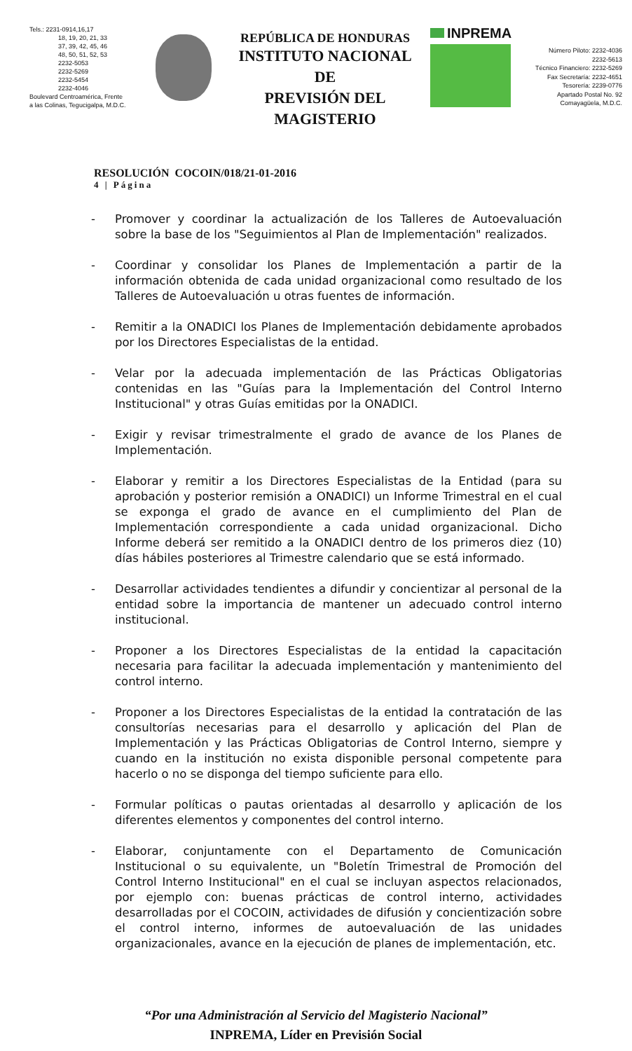Tels.: 2231-0914,16,17
18, 19, 20, 21, 33
37, 39, 42, 45, 46
48, 50, 51, 52, 53
2232-5053
2232-5269
2232-5454
2232-4046
Boulevard Centroamérica, Frente
a las Colinas, Tegucigalpa, M.D.C.
REPÚBLICA DE HONDURAS
INSTITUTO NACIONAL
DE
PREVISIÓN DEL MAGISTERIO
INPREMA
Número Piloto: 2232-4036
2232-5613
Técnico Financiero: 2232-5269
Fax Secretaría: 2232-4651
Tesorería: 2239-0776
Apartado Postal No. 92
Comayagüela, M.D.C.
RESOLUCIÓN COCOIN/018/21-01-2016
4 | Página
- Promover y coordinar la actualización de los Talleres de Autoevaluación sobre la base de los "Seguimientos al Plan de Implementación" realizados.
- Coordinar y consolidar los Planes de Implementación a partir de la información obtenida de cada unidad organizacional como resultado de los Talleres de Autoevaluación u otras fuentes de información.
- Remitir a la ONADICI los Planes de Implementación debidamente aprobados por los Directores Especialistas de la entidad.
- Velar por la adecuada implementación de las Prácticas Obligatorias contenidas en las "Guías para la Implementación del Control Interno Institucional" y otras Guías emitidas por la ONADICI.
- Exigir y revisar trimestralmente el grado de avance de los Planes de Implementación.
- Elaborar y remitir a los Directores Especialistas de la Entidad (para su aprobación y posterior remisión a ONADICI) un Informe Trimestral en el cual se exponga el grado de avance en el cumplimiento del Plan de Implementación correspondiente a cada unidad organizacional. Dicho Informe deberá ser remitido a la ONADICI dentro de los primeros diez (10) días hábiles posteriores al Trimestre calendario que se está informado.
- Desarrollar actividades tendientes a difundir y concientizar al personal de la entidad sobre la importancia de mantener un adecuado control interno institucional.
- Proponer a los Directores Especialistas de la entidad la capacitación necesaria para facilitar la adecuada implementación y mantenimiento del control interno.
- Proponer a los Directores Especialistas de la entidad la contratación de las consultorías necesarias para el desarrollo y aplicación del Plan de Implementación y las Prácticas Obligatorias de Control Interno, siempre y cuando en la institución no exista disponible personal competente para hacerlo o no se disponga del tiempo suficiente para ello.
- Formular políticas o pautas orientadas al desarrollo y aplicación de los diferentes elementos y componentes del control interno.
- Elaborar, conjuntamente con el Departamento de Comunicación Institucional o su equivalente, un "Boletín Trimestral de Promoción del Control Interno Institucional" en el cual se incluyan aspectos relacionados, por ejemplo con: buenas prácticas de control interno, actividades desarrolladas por el COCOIN, actividades de difusión y concientización sobre el control interno, informes de autoevaluación de las unidades organizacionales, avance en la ejecución de planes de implementación, etc.
“Por una Administración al Servicio del Magisterio Nacional”
INPREMA, Líder en Previsión Social